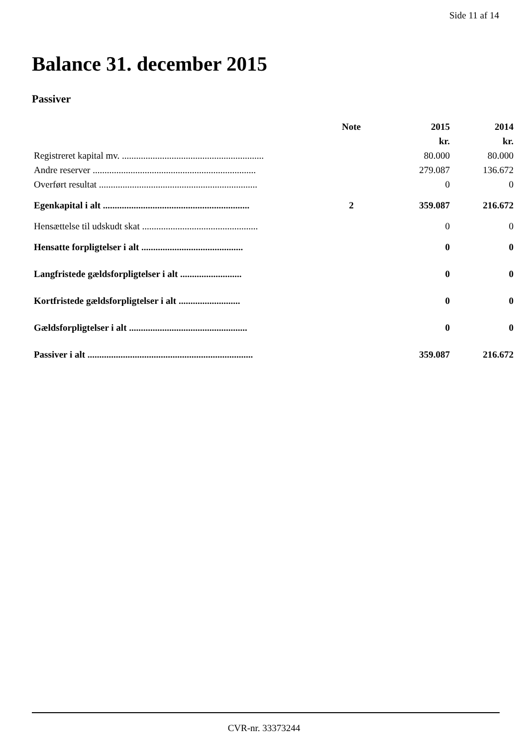Side 11 af 14
Balance 31. december 2015
Passiver
| | Note | 2015 | 2014 |
| --- | --- | --- | --- |
| | | kr. | kr. |
| Registreret kapital mv. ............................................................ | | 80.000 | 80.000 |
| Andre reserver ..................................................................... | | 279.087 | 136.672 |
| Overført resultat ................................................................... | | 0 | 0 |
| Egenkapital i alt .............................................................. | 2 | 359.087 | 216.672 |
| Hensættelse til udskudt skat ................................................. | | 0 | 0 |
| Hensatte forpligtelser i alt ........................................... | | 0 | 0 |
| Langfristede gældsforpligtelser i alt .......................... | | 0 | 0 |
| Kortfristede gældsforpligtelser i alt .......................... | | 0 | 0 |
| Gældsforpligtelser i alt .................................................. | | 0 | 0 |
| Passiver i alt ...................................................................... | | 359.087 | 216.672 |
CVR-nr. 33373244